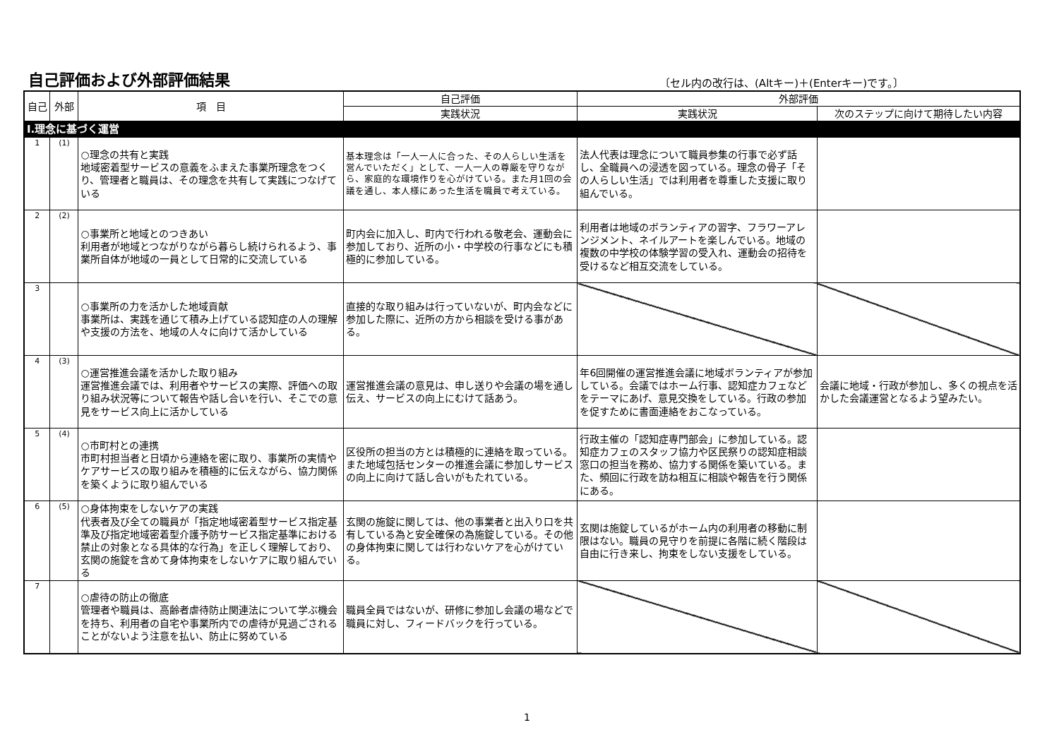自己評価および外部評価結果
〔セル内の改行は、(Altキー)＋(Enterキー)です。〕
| 自己 | 外部 | 項 目 | 自己評価 | 外部評価 | |
| --- | --- | --- | --- | --- | --- |
| | | | 実践状況 | 実践状況 | 次のステップに向けて期待したい内容 |
| Ⅰ.理念に基づく運営 | | | | | |
| 1 | (1) | ○理念の共有と実践 地域密着型サービスの意義をふまえた事業所理念をつくり、管理者と職員は、その理念を共有して実践につなげている | 基本理念は「一人一人に合った、その人らしい生活を営んでいただく」として、一人一人の尊厳を守りながら、家庭的な環境作りを心がけている。また月1回の会議を通し、本人様にあった生活を職員で考えている。 | 法人代表は理念について職員参集の行事で必ず話し、全職員への浸透を図っている。理念の骨子「その人らしい生活」では利用者を尊重した支援に取り組んでいる。 | |
| 2 | (2) | ○事業所と地域とのつきあい 利用者が地域とつながりながら暮らし続けられるよう、事業所自体が地域の一員として日常的に交流している | 町内会に加入し、町内で行われる敬老会、運動会に参加しており、近所の小・中学校の行事などにも積極的に参加している。 | 利用者は地域のボランティアの習字、フラワーアレンジメント、ネイルアートを楽しんでいる。地域の複数の中学校の体験学習の受入れ、運動会の招待を受けるなど相互交流をしている。 | |
| 3 | | ○事業所の力を活かした地域貢献 事業所は、実践を通じて積み上げている認知症の人の理解や支援の方法を、地域の人々に向けて活かしている | 直接的な取り組みは行っていないが、町内会などに参加した際に、近所の方から相談を受ける事がある。 | | |
| 4 | (3) | ○運営推進会議を活かした取り組み 運営推進会議では、利用者やサービスの実際、評価への取り組み状況等について報告や話し合いを行い、そこでの意見をサービス向上に活かしている | 運営推進会議の意見は、申し送りや会議の場を通し伝え、サービスの向上にむけて話あう。 | 年6回開催の運営推進会議に地域ボランティアが参加している。会議ではホーム行事、認知症カフェなどをテーマにあげ、意見交換をしている。行政の参加を促すために書面連絡をおこなっている。 | 会議に地域・行政が参加し、多くの視点を活かした会議運営となるよう望みたい。 |
| 5 | (4) | ○市町村との連携 市町村担当者と日頃から連絡を密に取り、事業所の実情やケアサービスの取り組みを積極的に伝えながら、協力関係を築くように取り組んでいる | 区役所の担当の方とは積極的に連絡を取っている。また地域包括センターの推進会議に参加しサービスの向上に向けて話し合いがもたれている。 | 行政主催の「認知症専門部会」に参加している。認知症カフェのスタッフ協力や区民祭りの認知症相談窓口の担当を務め、協力する関係を築いている。また、頻回に行政を訪ね相互に相談や報告を行う関係にある。 | |
| 6 | (5) | ○身体拘束をしないケアの実践 代表者及び全ての職員が「指定地域密着型サービス指定基準及び指定地域密着型介護予防サービス指定基準における禁止の対象となる具体的な行為」を正しく理解しており、玄関の施錠を含めて身体拘束をしないケアに取り組んでいる | 玄関の施錠に関しては、他の事業者と出入り口を共有している為と安全確保の為施錠している。その他の身体拘束に関しては行わないケアを心がけている。 | 玄関は施錠しているがホーム内の利用者の移動に制限はない。職員の見守りを前提に各階に続く階段は自由に行き来し、拘束をしない支援をしている。 | |
| 7 | | ○虐待の防止の徹底 管理者や職員は、高齢者虐待防止関連法について学ぶ機会を持ち、利用者の自宅や事業所内での虐待が見過ごされることがないよう注意を払い、防止に努めている | 職員全員ではないが、研修に参加し会議の場などで職員に対し、フィードバックを行っている。 | | |
1